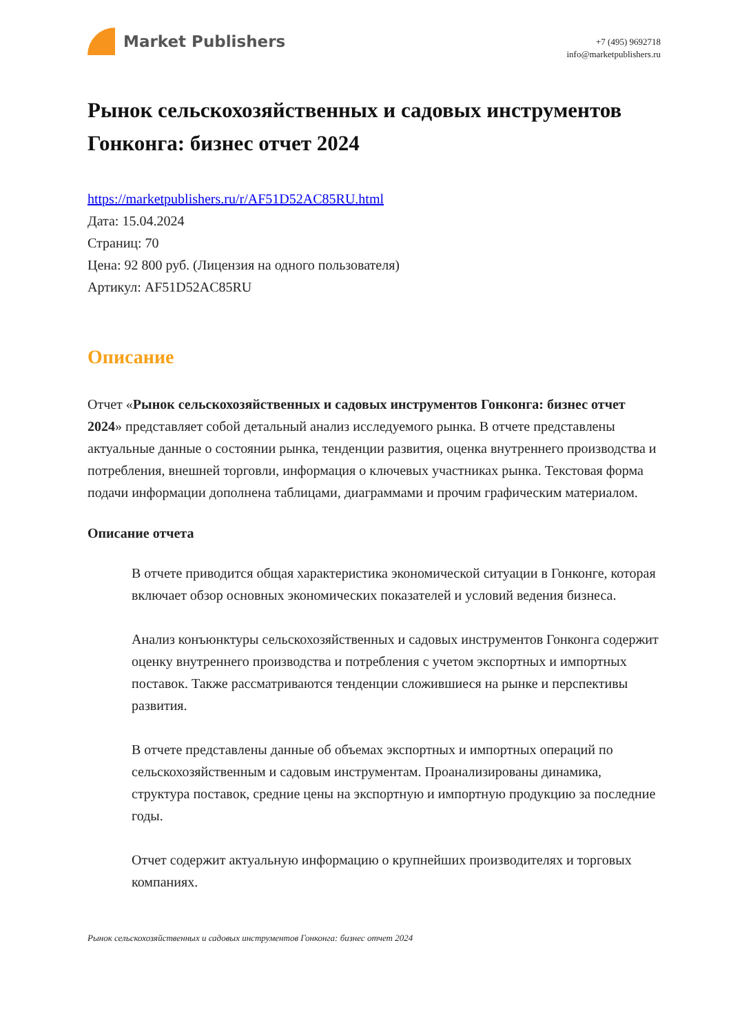Market Publishers
+7 (495) 9692718
info@marketpublishers.ru
Рынок сельскохозяйственных и садовых инструментов Гонконга: бизнес отчет 2024
https://marketpublishers.ru/r/AF51D52AC85RU.html
Дата: 15.04.2024
Страниц: 70
Цена: 92 800 руб. (Лицензия на одного пользователя)
Артикул: AF51D52AC85RU
Описание
Отчет «Рынок сельскохозяйственных и садовых инструментов Гонконга: бизнес отчет 2024» представляет собой детальный анализ исследуемого рынка. В отчете представлены актуальные данные о состоянии рынка, тенденции развития, оценка внутреннего производства и потребления, внешней торговли, информация о ключевых участниках рынка. Текстовая форма подачи информации дополнена таблицами, диаграммами и прочим графическим материалом.
Описание отчета
В отчете приводится общая характеристика экономической ситуации в Гонконге, которая включает обзор основных экономических показателей и условий ведения бизнеса.
Анализ конъюнктуры сельскохозяйственных и садовых инструментов Гонконга содержит оценку внутреннего производства и потребления с учетом экспортных и импортных поставок. Также рассматриваются тенденции сложившиеся на рынке и перспективы развития.
В отчете представлены данные об объемах экспортных и импортных операций по сельскохозяйственным и садовым инструментам. Проанализированы динамика, структура поставок, средние цены на экспортную и импортную продукцию за последние годы.
Отчет содержит актуальную информацию о крупнейших производителях и торговых компаниях.
Рынок сельскохозяйственных и садовых инструментов Гонконга: бизнес отчет 2024